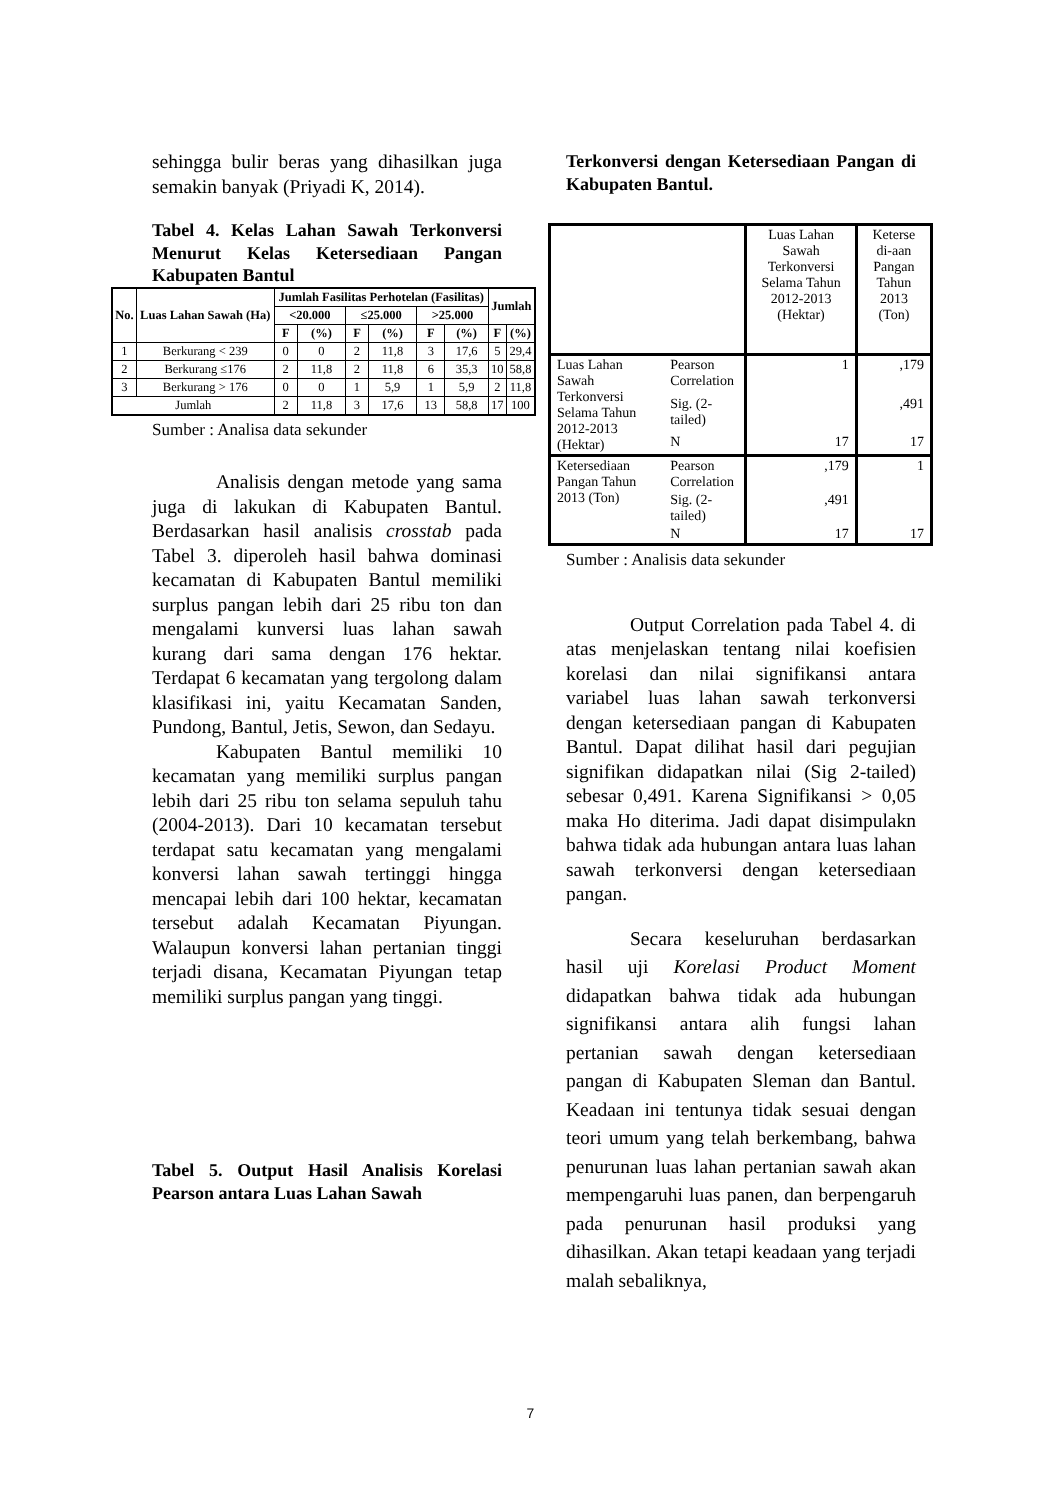sehingga bulir beras yang dihasilkan juga semakin banyak (Priyadi K, 2014).
Tabel 4. Kelas Lahan Sawah Terkonversi Menurut Kelas Ketersediaan Pangan Kabupaten Bantul
| No. | Luas Lahan Sawah (Ha) | Jumlah Fasilitas Perhotelan (Fasilitas) | | | | | | Jumlah | |
| --- | --- | --- | --- | --- | --- | --- | --- | --- | --- |
| | | <20.000 | | ≤25.000 | | >25.000 | | | |
| | | F | (%) | F | (%) | F | (%) | F | (%) |
| 1 | Berkurang < 239 | 0 | 0 | 2 | 11,8 | 3 | 17,6 | 5 | 29,4 |
| 2 | Berkurang ≤176 | 2 | 11,8 | 2 | 11,8 | 6 | 35,3 | 10 | 58,8 |
| 3 | Berkurang > 176 | 0 | 0 | 1 | 5,9 | 1 | 5,9 | 2 | 11,8 |
| Jumlah | | 2 | 11,8 | 3 | 17,6 | 13 | 58,8 | 17 | 100 |
Sumber : Analisa data sekunder
Analisis dengan metode yang sama juga di lakukan di Kabupaten Bantul. Berdasarkan hasil analisis crosstab pada Tabel 3. diperoleh hasil bahwa dominasi kecamatan di Kabupaten Bantul memiliki surplus pangan lebih dari 25 ribu ton dan mengalami kunversi luas lahan sawah kurang dari sama dengan 176 hektar. Terdapat 6 kecamatan yang tergolong dalam klasifikasi ini, yaitu Kecamatan Sanden, Pundong, Bantul, Jetis, Sewon, dan Sedayu.
Kabupaten Bantul memiliki 10 kecamatan yang memiliki surplus pangan lebih dari 25 ribu ton selama sepuluh tahu (2004-2013). Dari 10 kecamatan tersebut terdapat satu kecamatan yang mengalami konversi lahan sawah tertinggi hingga mencapai lebih dari 100 hektar, kecamatan tersebut adalah Kecamatan Piyungan. Walaupun konversi lahan pertanian tinggi terjadi disana, Kecamatan Piyungan tetap memiliki surplus pangan yang tinggi.
Tabel 5. Output Hasil Analisis Korelasi Pearson antara Luas Lahan Sawah
Terkonversi dengan Ketersediaan Pangan di Kabupaten Bantul.
| | | Luas Lahan Sawah Terkonversi Selama Tahun 2012-2013 (Hektar) | Keterse di-aan Pangan Tahun 2013 (Ton) |
| Luas Lahan Sawah Terkonversi Selama Tahun 2012-2013 (Hektar) | Pearson Correlation | 1 | ,179 |
| | Sig. (2-tailed) | | ,491 |
| | N | 17 | 17 |
| Ketersediaan Pangan Tahun 2013 (Ton) | Pearson Correlation | ,179 | 1 |
| | Sig. (2-tailed) | ,491 | |
| | N | 17 | 17 |
Sumber : Analisis data sekunder
Output Correlation pada Tabel 4. di atas menjelaskan tentang nilai koefisien korelasi dan nilai signifikansi antara variabel luas lahan sawah terkonversi dengan ketersediaan pangan di Kabupaten Bantul. Dapat dilihat hasil dari pegujian signifikan didapatkan nilai (Sig 2-tailed) sebesar 0,491. Karena Signifikansi > 0,05 maka Ho diterima. Jadi dapat disimpulakn bahwa tidak ada hubungan antara luas lahan sawah terkonversi dengan ketersediaan pangan.
Secara keseluruhan berdasarkan hasil uji Korelasi Product Moment didapatkan bahwa tidak ada hubungan signifikansi antara alih fungsi lahan pertanian sawah dengan ketersediaan pangan di Kabupaten Sleman dan Bantul. Keadaan ini tentunya tidak sesuai dengan teori umum yang telah berkembang, bahwa penurunan luas lahan pertanian sawah akan mempengaruhi luas panen, dan berpengaruh pada penurunan hasil produksi yang dihasilkan. Akan tetapi keadaan yang terjadi malah sebaliknya,
7